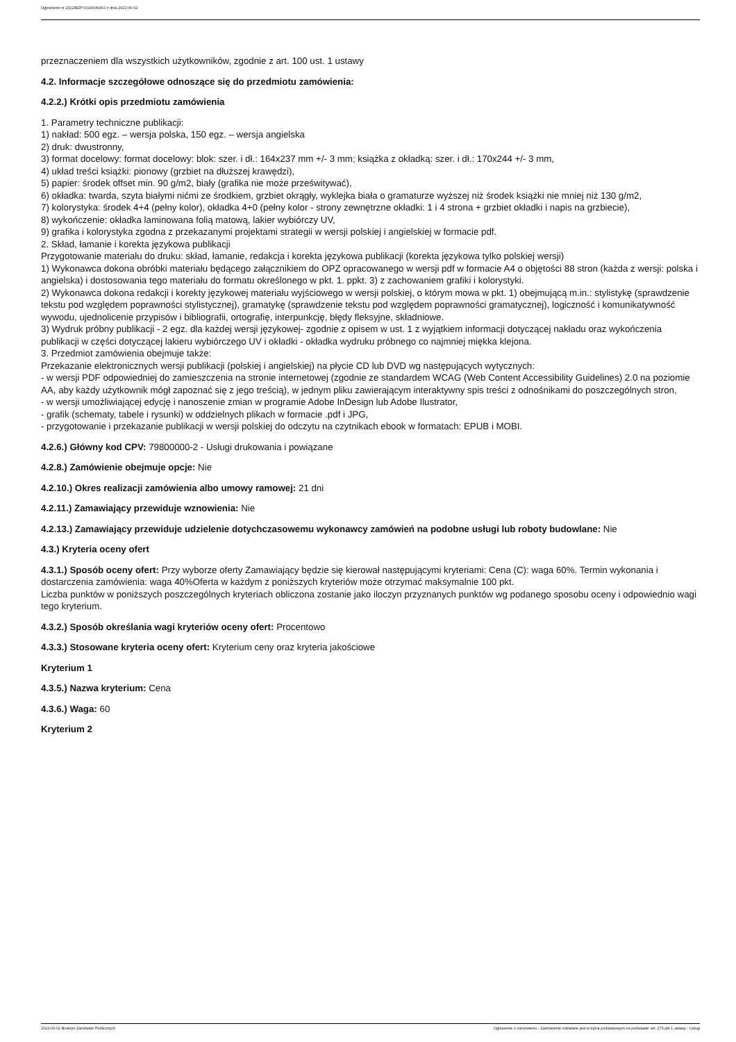Ogłoszenie nr 2022/BZP 00190960/01 z dnia 2022-06-02
przeznaczeniem dla wszystkich użytkowników, zgodnie z art. 100 ust. 1 ustawy
4.2. Informacje szczegółowe odnoszące się do przedmiotu zamówienia:
4.2.2.) Krótki opis przedmiotu zamówienia
1. Parametry techniczne publikacji:
1) nakład: 500 egz. – wersja polska, 150 egz. – wersja angielska
2) druk: dwustronny,
3) format docelowy: format docelowy: blok: szer. i dł.: 164x237 mm +/- 3 mm; książka z okładką: szer. i dł.: 170x244 +/- 3 mm,
4) układ treści książki: pionowy (grzbiet na dłuższej krawędzi),
5) papier: środek offset min. 90 g/m2, biały (grafika nie może prześwitywać),
6) okładka: twarda, szyta białymi nićmi ze środkiem, grzbiet okrągły, wyklejka biała o gramaturze wyższej niż środek książki nie mniej niż 130 g/m2,
7) kolorystyka: środek 4+4 (pełny kolor), okładka 4+0 (pełny kolor - strony zewnętrzne okładki: 1 i 4 strona + grzbiet okładki i napis na grzbiecie),
8) wykończenie: okładka laminowana folią matową, lakier wybiórczy UV,
9) grafika i kolorystyka zgodna z przekazanymi projektami strategii w wersji polskiej i angielskiej w formacie pdf.
2. Skład, łamanie i korekta językowa publikacji
Przygotowanie materiału do druku: skład, łamanie, redakcja i korekta językowa publikacji (korekta językowa tylko polskiej wersji)
1) Wykonawca dokona obróbki materiału będącego załącznikiem do OPZ opracowanego w wersji pdf w formacie A4 o objętości 88 stron (każda z wersji: polska i angielska) i dostosowania tego materiału do formatu określonego w pkt. 1. ppkt. 3) z zachowaniem grafiki i kolorystyki.
2) Wykonawca dokona redakcji i korekty językowej materiału wyjściowego w wersji polskiej, o którym mowa w pkt. 1) obejmującą m.in.: stylistykę (sprawdzenie tekstu pod względem poprawności stylistycznej), gramatykę (sprawdzenie tekstu pod względem poprawności gramatycznej), logiczność i komunikatywność wywodu, ujednolicenie przypisów i bibliografii, ortografię, interpunkcję, błędy fleksyjne, składniowe.
3) Wydruk próbny publikacji - 2 egz. dla każdej wersji językowej- zgodnie z opisem w ust. 1 z wyjątkiem informacji dotyczącej nakładu oraz wykończenia publikacji w części dotyczącej lakieru wybiórczego UV i okładki - okładka wydruku próbnego co najmniej miękka klejona.
3. Przedmiot zamówienia obejmuje także:
Przekazanie elektronicznych wersji publikacji (polskiej i angielskiej) na płycie CD lub DVD wg następujących wytycznych:
- w wersji PDF odpowiedniej do zamieszczenia na stronie internetowej (zgodnie ze standardem WCAG (Web Content Accessibility Guidelines) 2.0 na poziomie AA, aby każdy użytkownik mógł zapoznać się z jego treścią), w jednym pliku zawierającym interaktywny spis treści z odnośnikami do poszczególnych stron,
- w wersji umożliwiającej edycję i nanoszenie zmian w programie Adobe InDesign lub Adobe Ilustrator,
- grafik (schematy, tabele i rysunki) w oddzielnych plikach w formacie .pdf i JPG,
- przygotowanie i przekazanie publikacji w wersji polskiej do odczytu na czytnikach ebook w formatach: EPUB i MOBI.
4.2.6.) Główny kod CPV: 79800000-2 - Usługi drukowania i powiązane
4.2.8.) Zamówienie obejmuje opcje: Nie
4.2.10.) Okres realizacji zamówienia albo umowy ramowej: 21 dni
4.2.11.) Zamawiający przewiduje wznowienia: Nie
4.2.13.) Zamawiający przewiduje udzielenie dotychczasowemu wykonawcy zamówień na podobne usługi lub roboty budowlane: Nie
4.3.) Kryteria oceny ofert
4.3.1.) Sposób oceny ofert: Przy wyborze oferty Zamawiający będzie się kierował następującymi kryteriami: Cena (C): waga 60%. Termin wykonania i dostarczenia zamówienia: waga 40%Oferta w każdym z poniższych kryteriów może otrzymać maksymalnie 100 pkt.
Liczba punktów w poniższych poszczególnych kryteriach obliczona zostanie jako iloczyn przyznanych punktów wg podanego sposobu oceny i odpowiednio wagi tego kryterium.
4.3.2.) Sposób określania wagi kryteriów oceny ofert: Procentowo
4.3.3.) Stosowane kryteria oceny ofert: Kryterium ceny oraz kryteria jakościowe
Kryterium 1
4.3.5.) Nazwa kryterium: Cena
4.3.6.) Waga: 60
Kryterium 2
2022-06-02 Biuletyn Zamówień Publicznych Ogłoszenie o zamówieniu - Zamówienie udzielane jest w trybie podstawowym na podstawie: art. 275 pkt 1 ustawy - Usługi